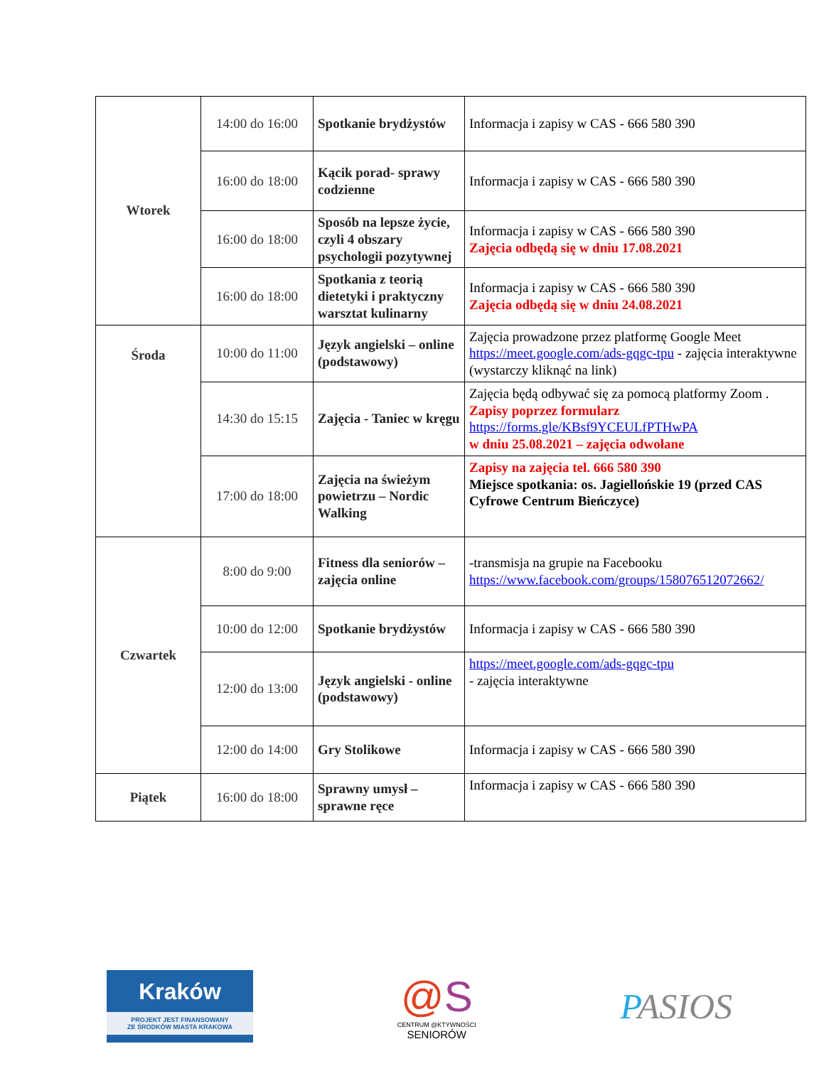| Wtorek | 14:00 do 16:00 | Spotkanie brydżystów | Informacja i zapisy w CAS - 666 580 390 |
| | 16:00 do 18:00 | Kącik porad- sprawy codzienne | Informacja i zapisy w CAS - 666 580 390 |
| | 16:00 do 18:00 | Sposób na lepsze życie, czyli 4 obszary psychologii pozytywnej | Informacja i zapisy w CAS - 666 580 390 Zajęcia odbędą się w dniu 17.08.2021 |
| | 16:00 do 18:00 | Spotkania z teorią dietetyki i praktyczny warsztat kulinarny | Informacja i zapisy w CAS - 666 580 390 Zajęcia odbędą się w dniu 24.08.2021 |
| Środa | 10:00 do 11:00 | Język angielski – online (podstawowy) | Zajęcia prowadzone przez platformę Google Meet https://meet.google.com/ads-gqgc-tpu - zajęcia interaktywne (wystarczy kliknąć na link) |
| | 14:30 do 15:15 | Zajęcia - Taniec w kręgu | Zajęcia będą odbywać się za pomocą platformy Zoom . Zapisy poprzez formularz https://forms.gle/KBsf9YCEULfPTHwPA w dniu 25.08.2021 – zajęcia odwołane |
| | 17:00 do 18:00 | Zajęcia na świeżym powietrzu – Nordic Walking | Zapisy na zajęcia tel. 666 580 390 Miejsce spotkania: os. Jagiellońskie 19 (przed CAS Cyfrowe Centrum Bieńczyce) |
| Czwartek | 8:00 do 9:00 | Fitness dla seniorów – zajęcia online | -transmisja na grupie na Facebooku https://www.facebook.com/groups/158076512072662/ |
| | 10:00 do 12:00 | Spotkanie brydżystów | Informacja i zapisy w CAS - 666 580 390 |
| | 12:00 do 13:00 | Język angielski - online (podstawowy) | https://meet.google.com/ads-gqgc-tpu - zajęcia interaktywne |
| | 12:00 do 14:00 | Gry Stolikowe | Informacja i zapisy w CAS - 666 580 390 |
| Piątek | 16:00 do 18:00 | Sprawny umysł – sprawne ręce | Informacja i zapisy w CAS - 666 580 390 |
Kraków
PROJEKT JEST FINANSOWANY
ZE ŚRODKÓW MIASTA KRAKOWA
@S
CENTRUM @KTYWNOŚCI
SENIORÓW
PASIOS